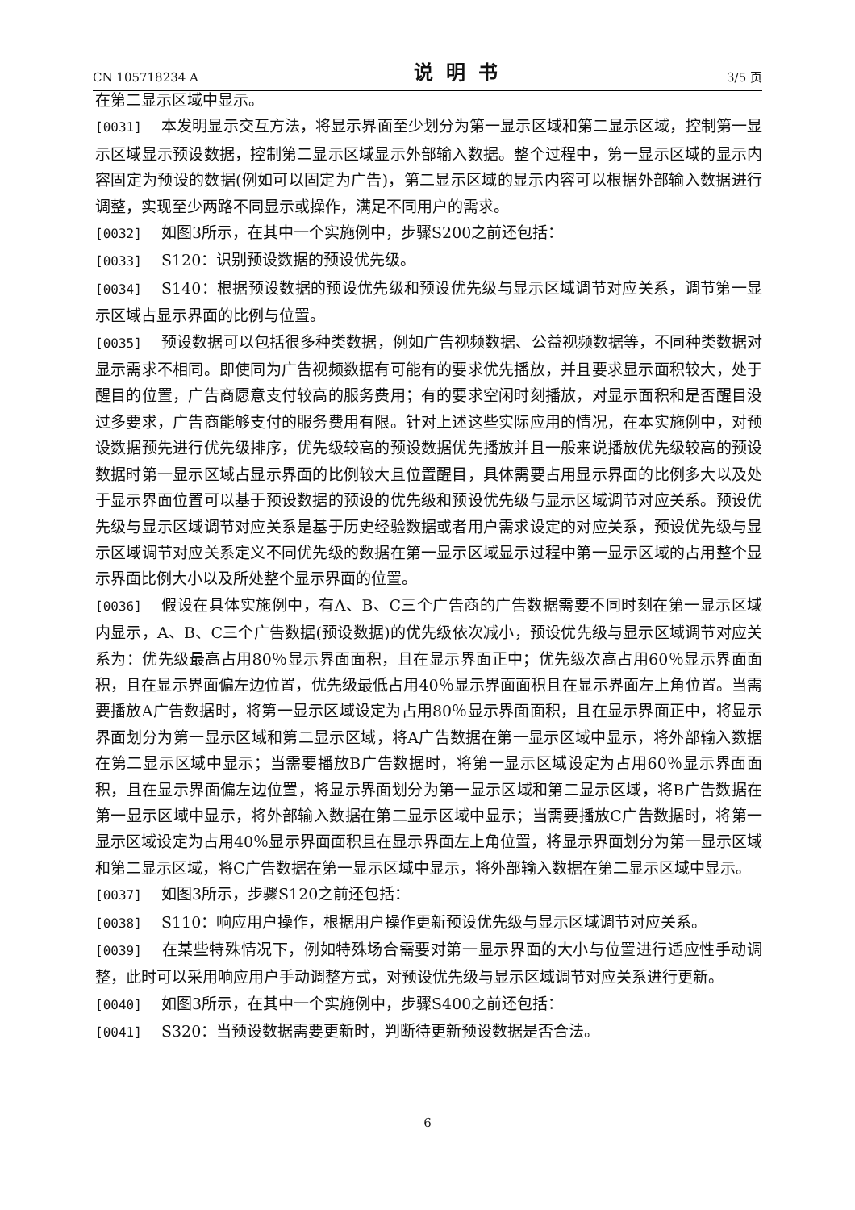CN 105718234 A 说明书 3/5 页
在第二显示区域中显示。
[0031] 本发明显示交互方法，将显示界面至少划分为第一显示区域和第二显示区域，控制第一显示区域显示预设数据，控制第二显示区域显示外部输入数据。整个过程中，第一显示区域的显示内容固定为预设的数据(例如可以固定为广告)，第二显示区域的显示内容可以根据外部输入数据进行调整，实现至少两路不同显示或操作，满足不同用户的需求。
[0032] 如图3所示，在其中一个实施例中，步骤S200之前还包括：
[0033] S120：识别预设数据的预设优先级。
[0034] S140：根据预设数据的预设优先级和预设优先级与显示区域调节对应关系，调节第一显示区域占显示界面的比例与位置。
[0035] 预设数据可以包括很多种类数据，例如广告视频数据、公益视频数据等，不同种类数据对显示需求不相同。即使同为广告视频数据有可能有的要求优先播放，并且要求显示面积较大，处于醒目的位置，广告商愿意支付较高的服务费用；有的要求空闲时刻播放，对显示面积和是否醒目没过多要求，广告商能够支付的服务费用有限。针对上述这些实际应用的情况，在本实施例中，对预设数据预先进行优先级排序，优先级较高的预设数据优先播放并且一般来说播放优先级较高的预设数据时第一显示区域占显示界面的比例较大且位置醒目，具体需要占用显示界面的比例多大以及处于显示界面位置可以基于预设数据的预设的优先级和预设优先级与显示区域调节对应关系。预设优先级与显示区域调节对应关系是基于历史经验数据或者用户需求设定的对应关系，预设优先级与显示区域调节对应关系定义不同优先级的数据在第一显示区域显示过程中第一显示区域的占用整个显示界面比例大小以及所处整个显示界面的位置。
[0036] 假设在具体实施例中，有A、B、C三个广告商的广告数据需要不同时刻在第一显示区域内显示，A、B、C三个广告数据(预设数据)的优先级依次减小，预设优先级与显示区域调节对应关系为：优先级最高占用80％显示界面面积，且在显示界面正中；优先级次高占用60％显示界面面积，且在显示界面偏左边位置，优先级最低占用40％显示界面面积且在显示界面左上角位置。当需要播放A广告数据时，将第一显示区域设定为占用80％显示界面面积，且在显示界面正中，将显示界面划分为第一显示区域和第二显示区域，将A广告数据在第一显示区域中显示，将外部输入数据在第二显示区域中显示；当需要播放B广告数据时，将第一显示区域设定为占用60％显示界面面积，且在显示界面偏左边位置，将显示界面划分为第一显示区域和第二显示区域，将B广告数据在第一显示区域中显示，将外部输入数据在第二显示区域中显示；当需要播放C广告数据时，将第一显示区域设定为占用40％显示界面面积且在显示界面左上角位置，将显示界面划分为第一显示区域和第二显示区域，将C广告数据在第一显示区域中显示，将外部输入数据在第二显示区域中显示。
[0037] 如图3所示，步骤S120之前还包括：
[0038] S110：响应用户操作，根据用户操作更新预设优先级与显示区域调节对应关系。
[0039] 在某些特殊情况下，例如特殊场合需要对第一显示界面的大小与位置进行适应性手动调整，此时可以采用响应用户手动调整方式，对预设优先级与显示区域调节对应关系进行更新。
[0040] 如图3所示，在其中一个实施例中，步骤S400之前还包括：
[0041] S320：当预设数据需要更新时，判断待更新预设数据是否合法。
6